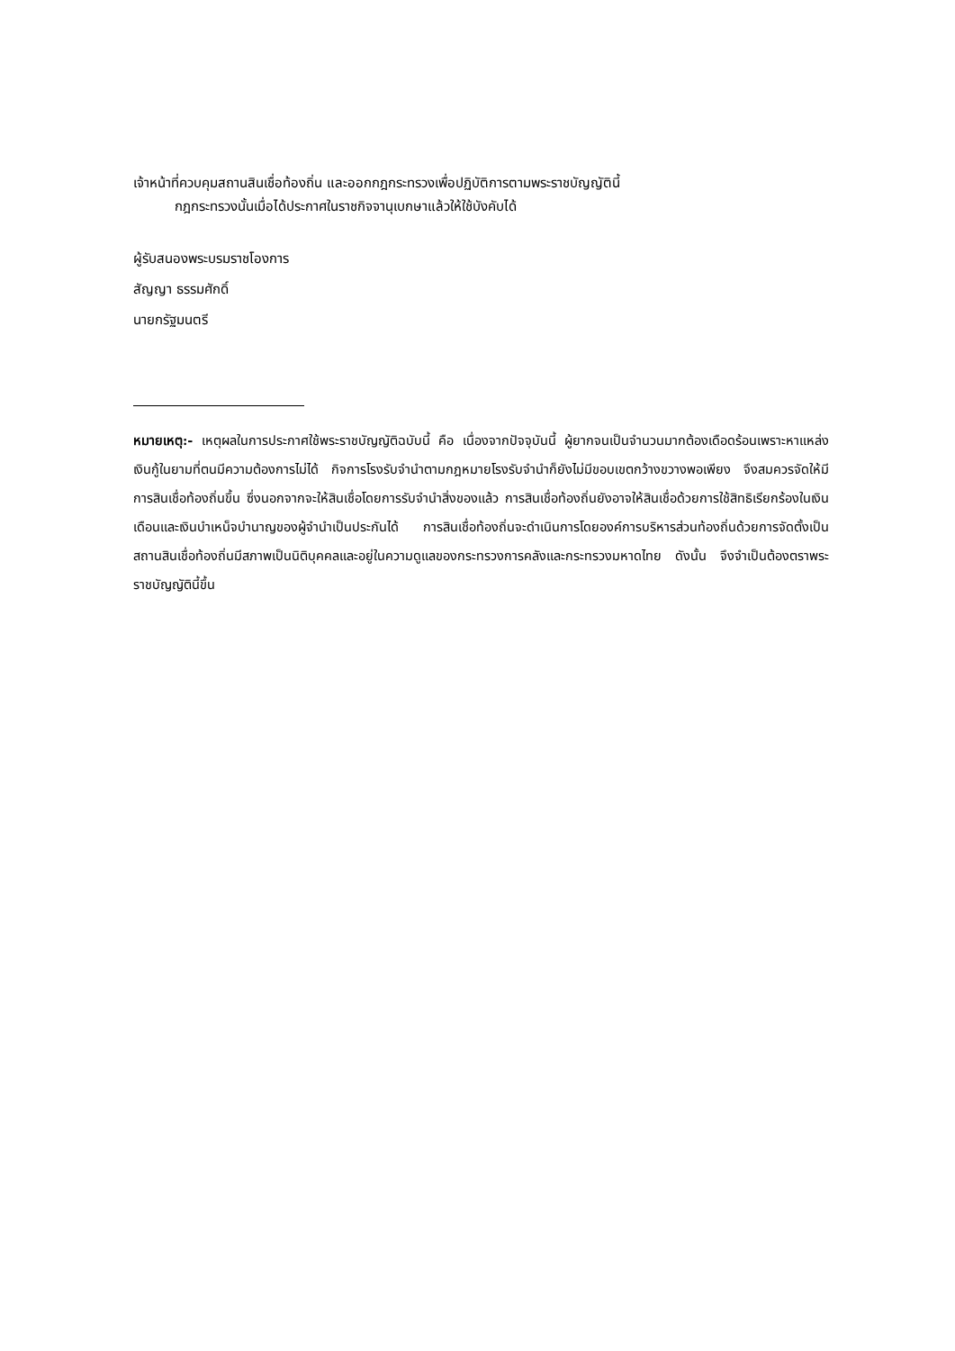เจ้าหน้าที่ควบคุมสถานสินเชื่อท้องถิ่น และออกกฎกระทรวงเพื่อปฏิบัติการตามพระราชบัญญัตินี้
กฎกระทรวงนั้นเมื่อได้ประกาศในราชกิจจานุเบกษาแล้วให้ใช้บังคับได้
ผู้รับสนองพระบรมราชโองการ
สัญญา ธรรมศักดิ์
นายกรัฐมนตรี
หมายเหตุ:- เหตุผลในการประกาศใช้พระราชบัญญัติฉบับนี้ คือ เนื่องจากปัจจุบันนี้ ผู้ยากจนเป็นจำนวนมากต้องเดือดร้อนเพราะหาแหล่งเงินกู้ในยามที่ตนมีความต้องการไม่ได้ กิจการโรงรับจำนำตามกฎหมายโรงรับจำนำก็ยังไม่มีขอบเขตกว้างขวางพอเพียง จึงสมควรจัดให้มีการสินเชื่อท้องถิ่นขึ้น ซึ่งนอกจากจะให้สินเชื่อโดยการรับจำนำสิ่งของแล้ว การสินเชื่อท้องถิ่นยังอาจให้สินเชื่อด้วยการใช้สิทธิเรียกร้องในเงินเดือนและเงินบำเหน็จบำนาญของผู้จำนำเป็นประกันได้ การสินเชื่อท้องถิ่นจะดำเนินการโดยองค์การบริหารส่วนท้องถิ่นด้วยการจัดตั้งเป็นสถานสินเชื่อท้องถิ่นมีสภาพเป็นนิติบุคคลและอยู่ในความดูแลของกระทรวงการคลังและกระทรวงมหาดไทย ดังนั้น จึงจำเป็นต้องตราพระราชบัญญัตินี้ขึ้น